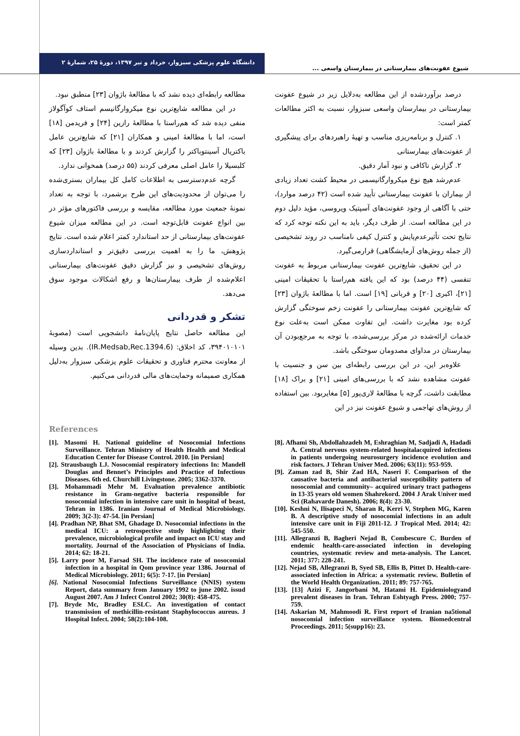دانشگاه علوم پزشکی سبزوار، خرداد و تیر ۱۳۹۷، دورهٔ ۲۵، شمارهٔ ۲
شیوع عفونت‌های بیمارستانی در بیمارستان واسعی ...
درصد برآوردشده از این مطالعه به‌دلایل زیر در شیوع عفونت بیمارستانی در بیمارستان واسعی سبزوار، نسبت به اکثر مطالعات کمتر است:
۱. کنترل و برنامه‌ریزی مناسب و تهیهٔ راهبردهای برای پیشگیری از عفونت‌های بیمارستانی
۲. گزارش ناکافی و نبود آمار دقیق.
عدم‌رشد هیچ نوع میکروارگانیسمی در محیط کشت تعداد زیادی از بیماران با عفونت بیمارستانی تأیید شده است (۴۲ درصد موارد)، حتی با آگاهی از وجود عفونت‌های آسپتیک ویروسی، مؤید دلیل دوم در این مطالعه است. از طرف دیگر، باید به این نکته توجه کرد که نتایج تحت تأثیرعدم‌پایش و کنترل کیفی نامناسب در روند تشخیصی (از جمله روش‌های آزمایشگاهی) قرارمی‌گیرد.
در این تحقیق، شایع‌ترین عفونت بیمارستانی مربوط به عفونت تنفسی (۴۴ درصد) بود که این یافته هم‌راستا با تحقیقات امینی [۲۱]، اکبری [۲۰] و قربانی [۱۹] است. اما با مطالعهٔ باژوان [۲۳] که شایع‌ترین عفونت بیمارستانی را عفونت زخم سوختگی گزارش کرده بود مغایرت داشت. این تفاوت ممکن است به‌علت نوع خدمات ارائه‌شده در مرکز بررسی‌شده، با توجه به مرجع‌بودن آن بیمارستان در مداوای مصدومان سوختگی باشد.
علاوه‌بر این، در این بررسی رابطه‌ای بین سن و جنسیت با عفونت مشاهده نشد که با بررسی‌های امینی [۲۱] و براک [۱۸] مطابقت داشت، گرچه با مطالعهٔ لاری‌پور [۵] مغایربود. بین استفاده از روش‌های تهاجمی و شیوع عفونت نیز در این
مطالعه رابطه‌ای دیده نشد که با مطالعهٔ باژوان [۲۳] منطبق نبود.
در این مطالعه شایع‌ترین نوع میکروارگانیسم استاف کوآگولاز منفی دیده شد که هم‌راستا با مطالعهٔ رازین [۲۴] و فریدمن [۱۸] است، اما با مطالعهٔ امینی و همکاران [۲۱] که شایع‌ترین عامل باکتریال آسینتوباکتر را گزارش کردند و با مطالعهٔ باژوان [۲۳] که کلبسیلا را عامل اصلی معرفی کردند (۵۵ درصد) همخوانی ندارد.
گرچه عدم‌دسترسی به اطلاعات کامل کل بیماران بستری‌شده را می‌توان از محدودیت‌های این طرح برشمرد، با توجه به تعداد نمونهٔ جمعیت مورد مطالعه، مقایسه و بررسی فاکتورهای مؤثر در بین انواع عفونت قابل‌توجه است. در این مطالعه میزان شیوع عفونت‌های بیمارستانی از حد استاندارد کمتر اعلام شده است. نتایج پژوهش، ما را به اهمیت بررسی دقیق‌تر و استانداردسازی روش‌های تشخیصی و نیز گزارش دقیق عفونت‌های بیمارستانی اعلام‌شده از طرف بیمارستان‌ها و رفع اشکالات موجود سوق می‌دهد.
تشکر و قدردانی
این مطالعه حاصل نتایج پایان‌نامهٔ دانشجویی است (مصوبهٔ ۳۹۴۰۱۰۱۰۱، کد اخلاق: (IR.Medsab,Rec.1394.6). بدین وسیله از معاونت محترم فناوری و تحقیقات علوم پزشکی سبزوار به‌دلیل همکاری صمیمانه وحمایت‌های مالی قدردانی می‌کنیم.
References
[1]. Masomi H. National guideline of Nosocomial Infections Surveillance. Tehran Ministry of Health Health and Medical Education Center for Disease Control. 2010. [in Persian]
[2]. Strausbaugh LJ. Nosocomial respiratory infections In: Mandell Douglas and Bennet’s Principles and Practice of Infectious Diseases. 6th ed. Churchill Livingstone. 2005; 3362-3370.
[3]. Mohammadi Mehr M. Evaluation prevalence antibiotic resistance in Gram-negative bacteria responsible for nosocomial infection in intensive care unit in hospital of beast, Tehran in 1386. Iranian Journal of Medical Microbiology. 2009; 3(2-3): 47-54. [in Persian]
[4]. Pradhan NP, Bhat SM, Ghadage D. Nosocomial infections in the medical ICU: a retrospective study highlighting their prevalence, microbiological profile and impact on ICU stay and mortality. Journal of the Association of Physicians of India. 2014; 62: 18-21.
[5]. Larry poor M, Farsad SH. The incidence rate of nosocomial infection in a hospital in Qom province year 1386. Journal of Medical Microbiology. 2011; 6(5): 7-17. [in Persian]
[6]. National Nosocomial Infections Surveillance (NNIS) system Report, data summary from January 1992 to june 2002. issud August 2007. Am J Infect Control 2002; 30(8): 458-475.
[7]. Bryde Mc, Bradley ESLC. An investigation of contact transmission of methicillin-resistant Staphylococcus aureus. J Hospital Infect. 2004; 58(2):104-108.
[8]. Afhami Sh, Abdollahzadeh M, Eshraghian M, Sadjadi A, Hadadi A. Central nervous system-related hospitalacquired infections in patients undergoing neurosurgery incidence evolution and risk factors. J Tehran Univer Med. 2006; 63(11): 953-959.
[9]. Zaman zad B, Shir Zad HA, Naseri F. Comparison of the causative bacteria and antibacterial susceptibility pattern of nosocomial and community– acquired urinary tract pathogens in 13-35 years old women Shahrekord. 2004 J Arak Univer med Sci (Rahavarde Danesh). 2006; 8(4): 23-30.
[10]. Keshni N, Ilisapeci N, Sharan R, Kerri V, Stephen MG, Karen B. A descriptive study of nosocomial infections in an adult intensive care unit in Fiji 2011-12. J Tropical Med. 2014; 42: 545-550.
[11]. Allegranzi B, Bagheri Nejad B, Combescure C. Burden of endemic health-care-associated infection in developing countries, systematic review and meta-analysis. The Lancet. 2011; 377: 228-241.
[12]. Nejad SB, Allegranzi B, Syed SB, Ellis B, Pittet D. Health-care-associated infection in Africa: a systematic review. Bulletin of the World Health Organization. 2011; 89: 757-765.
[13]. [13] Azizi F, Jangorbani M, Hatami H. Epidemiologyand prevalent diseases in Iran. Tehran Eshtyagh Press. 2000; 757-759.
[14]. Askarian M, Mahmoodi R. First report of Iranian na5tional nosocomial infection surveillance system. Biomedcentral Proceedings. 2011; 5(supp16): 23.